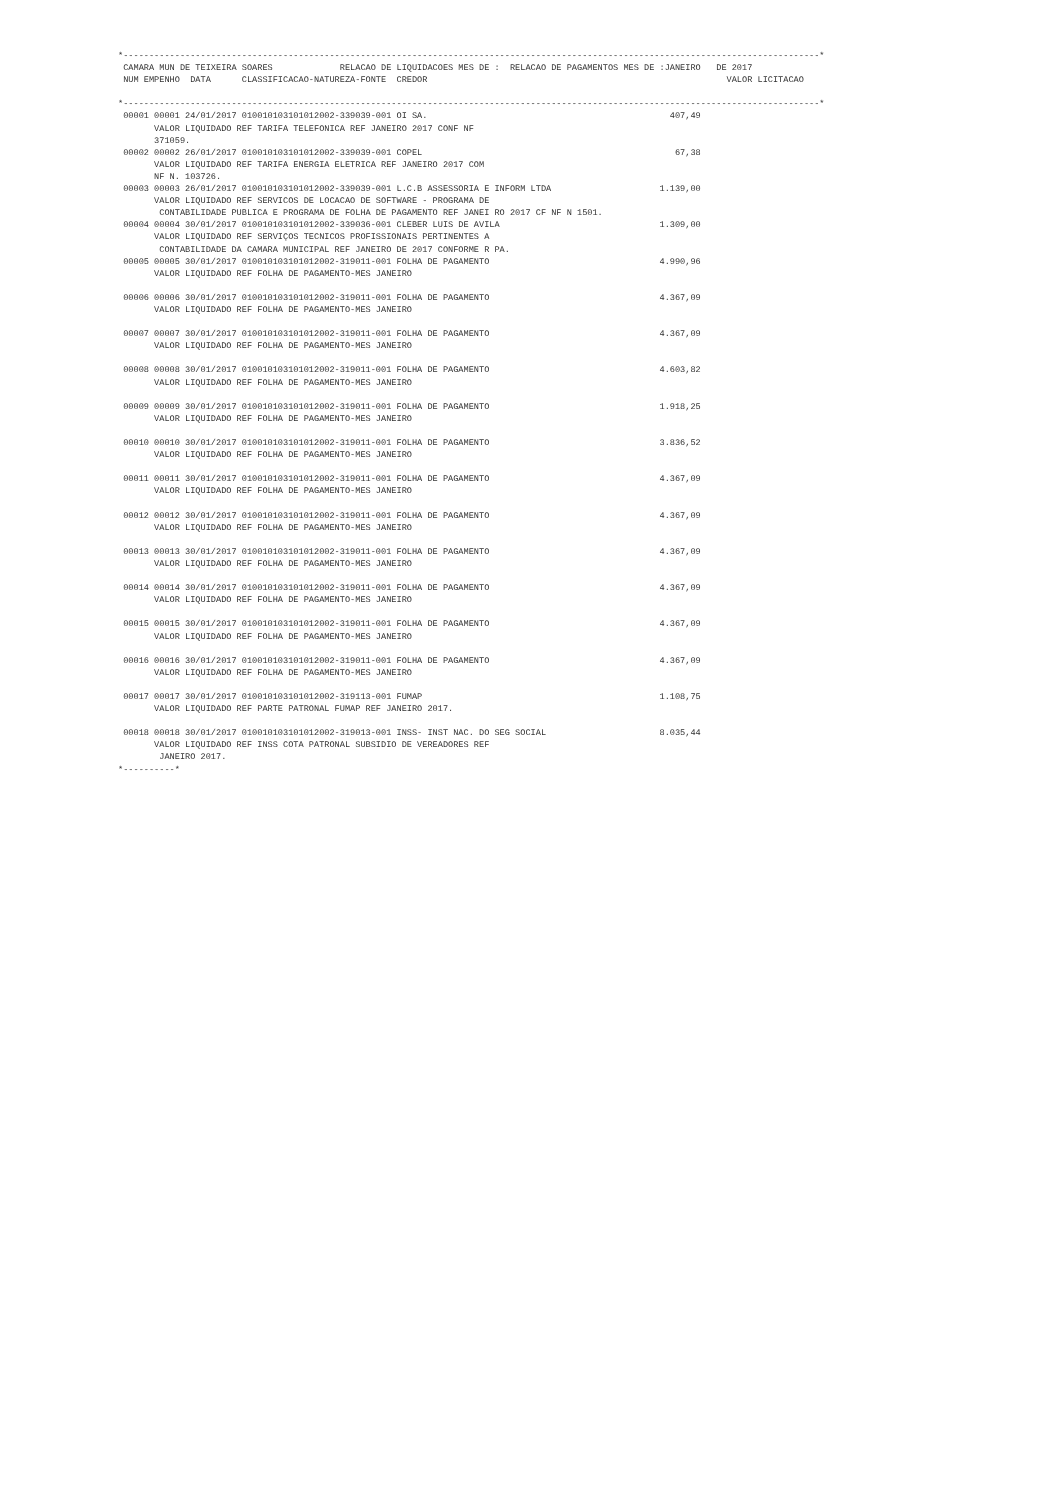*---------------------------------------------------------------------------------------------------------------------------------------*
 CAMARA MUN DE TEIXEIRA SOARES             RELACAO DE LIQUIDACOES MES DE :  RELACAO DE PAGAMENTOS MES DE :JANEIRO   DE 2017
 NUM EMPENHO  DATA      CLASSIFICACAO-NATUREZA-FONTE  CREDOR                                                          VALOR LICITACAO

*---------------------------------------------------------------------------------------------------------------------------------------*
 00001 00001 24/01/2017 010010103101012002-339039-001 OI SA.                                               407,49
       VALOR LIQUIDADO REF TARIFA TELEFONICA REF JANEIRO 2017 CONF NF
       371059.
 00002 00002 26/01/2017 010010103101012002-339039-001 COPEL                                                 67,38
       VALOR LIQUIDADO REF TARIFA ENERGIA ELETRICA REF JANEIRO 2017 COM
       NF N. 103726.
 00003 00003 26/01/2017 010010103101012002-339039-001 L.C.B ASSESSORIA E INFORM LTDA                     1.139,00
       VALOR LIQUIDADO REF SERVICOS DE LOCACAO DE SOFTWARE - PROGRAMA DE
        CONTABILIDADE PUBLICA E PROGRAMA DE FOLHA DE PAGAMENTO REF JANEI RO 2017 CF NF N 1501.
 00004 00004 30/01/2017 010010103101012002-339036-001 CLEBER LUIS DE AVILA                               1.309,00
       VALOR LIQUIDADO REF SERVIÇOS TECNICOS PROFISSIONAIS PERTINENTES A
        CONTABILIDADE DA CAMARA MUNICIPAL REF JANEIRO DE 2017 CONFORME R PA.
 00005 00005 30/01/2017 010010103101012002-319011-001 FOLHA DE PAGAMENTO                                 4.990,96
       VALOR LIQUIDADO REF FOLHA DE PAGAMENTO-MES JANEIRO

 00006 00006 30/01/2017 010010103101012002-319011-001 FOLHA DE PAGAMENTO                                 4.367,09
       VALOR LIQUIDADO REF FOLHA DE PAGAMENTO-MES JANEIRO

 00007 00007 30/01/2017 010010103101012002-319011-001 FOLHA DE PAGAMENTO                                 4.367,09
       VALOR LIQUIDADO REF FOLHA DE PAGAMENTO-MES JANEIRO

 00008 00008 30/01/2017 010010103101012002-319011-001 FOLHA DE PAGAMENTO                                 4.603,82
       VALOR LIQUIDADO REF FOLHA DE PAGAMENTO-MES JANEIRO

 00009 00009 30/01/2017 010010103101012002-319011-001 FOLHA DE PAGAMENTO                                 1.918,25
       VALOR LIQUIDADO REF FOLHA DE PAGAMENTO-MES JANEIRO

 00010 00010 30/01/2017 010010103101012002-319011-001 FOLHA DE PAGAMENTO                                 3.836,52
       VALOR LIQUIDADO REF FOLHA DE PAGAMENTO-MES JANEIRO

 00011 00011 30/01/2017 010010103101012002-319011-001 FOLHA DE PAGAMENTO                                 4.367,09
       VALOR LIQUIDADO REF FOLHA DE PAGAMENTO-MES JANEIRO

 00012 00012 30/01/2017 010010103101012002-319011-001 FOLHA DE PAGAMENTO                                 4.367,09
       VALOR LIQUIDADO REF FOLHA DE PAGAMENTO-MES JANEIRO

 00013 00013 30/01/2017 010010103101012002-319011-001 FOLHA DE PAGAMENTO                                 4.367,09
       VALOR LIQUIDADO REF FOLHA DE PAGAMENTO-MES JANEIRO

 00014 00014 30/01/2017 010010103101012002-319011-001 FOLHA DE PAGAMENTO                                 4.367,09
       VALOR LIQUIDADO REF FOLHA DE PAGAMENTO-MES JANEIRO

 00015 00015 30/01/2017 010010103101012002-319011-001 FOLHA DE PAGAMENTO                                 4.367,09
       VALOR LIQUIDADO REF FOLHA DE PAGAMENTO-MES JANEIRO

 00016 00016 30/01/2017 010010103101012002-319011-001 FOLHA DE PAGAMENTO                                 4.367,09
       VALOR LIQUIDADO REF FOLHA DE PAGAMENTO-MES JANEIRO

 00017 00017 30/01/2017 010010103101012002-319113-001 FUMAP                                              1.108,75
       VALOR LIQUIDADO REF PARTE PATRONAL FUMAP REF JANEIRO 2017.

 00018 00018 30/01/2017 010010103101012002-319013-001 INSS- INST NAC. DO SEG SOCIAL                      8.035,44
       VALOR LIQUIDADO REF INSS COTA PATRONAL SUBSIDIO DE VEREADORES REF
        JANEIRO 2017.
*----------*